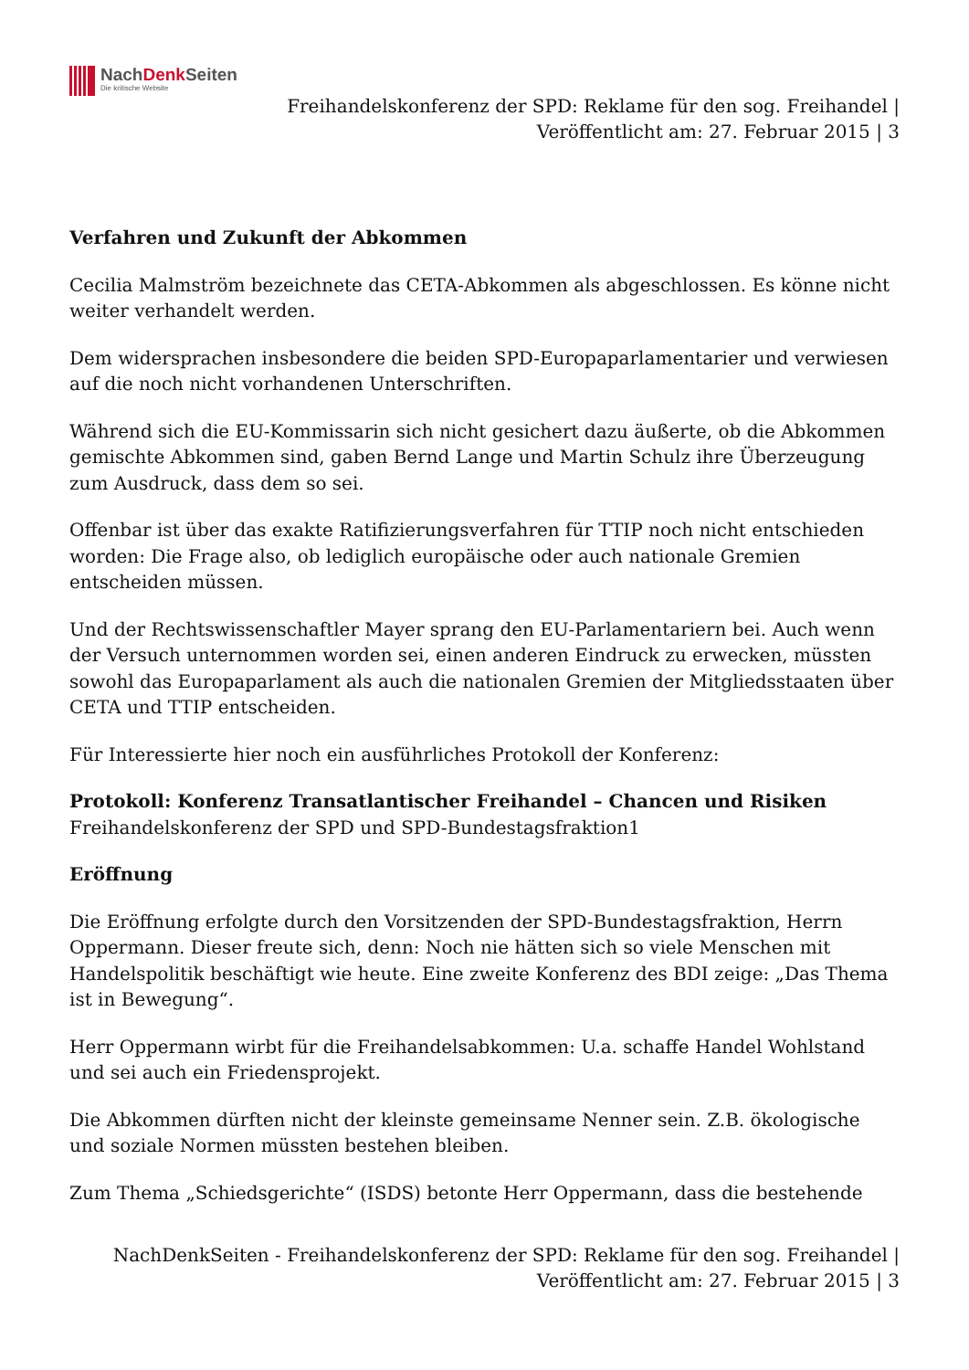NachDenk Seiten
Die kritische Website
Freihandelskonferenz der SPD: Reklame für den sog. Freihandel |
Veröffentlicht am: 27. Februar 2015 | 3
Verfahren und Zukunft der Abkommen
Cecilia Malmström bezeichnete das CETA-Abkommen als abgeschlossen. Es könne nicht weiter verhandelt werden.
Dem widersprachen insbesondere die beiden SPD-Europaparlamentarier und verwiesen auf die noch nicht vorhandenen Unterschriften.
Während sich die EU-Kommissarin sich nicht gesichert dazu äußerte, ob die Abkommen gemischte Abkommen sind, gaben Bernd Lange und Martin Schulz ihre Überzeugung zum Ausdruck, dass dem so sei.
Offenbar ist über das exakte Ratifizierungsverfahren für TTIP noch nicht entschieden worden: Die Frage also, ob lediglich europäische oder auch nationale Gremien entscheiden müssen.
Und der Rechtswissenschaftler Mayer sprang den EU-Parlamentariern bei. Auch wenn der Versuch unternommen worden sei, einen anderen Eindruck zu erwecken, müssten sowohl das Europaparlament als auch die nationalen Gremien der Mitgliedsstaaten über CETA und TTIP entscheiden.
Für Interessierte hier noch ein ausführliches Protokoll der Konferenz:
Protokoll: Konferenz Transatlantischer Freihandel – Chancen und Risiken
Freihandelskonferenz der SPD und SPD-Bundestagsfraktion1
Eröffnung
Die Eröffnung erfolgte durch den Vorsitzenden der SPD-Bundestagsfraktion, Herrn Oppermann. Dieser freute sich, denn: Noch nie hätten sich so viele Menschen mit Handelspolitik beschäftigt wie heute. Eine zweite Konferenz des BDI zeige: „Das Thema ist in Bewegung“.
Herr Oppermann wirbt für die Freihandelsabkommen: U.a. schaffe Handel Wohlstand und sei auch ein Friedensprojekt.
Die Abkommen dürften nicht der kleinste gemeinsame Nenner sein. Z.B. ökologische und soziale Normen müssten bestehen bleiben.
Zum Thema „Schiedsgerichte“ (ISDS) betonte Herr Oppermann, dass die bestehende
NachDenkSeiten - Freihandelskonferenz der SPD: Reklame für den sog. Freihandel |
Veröffentlicht am: 27. Februar 2015 | 3